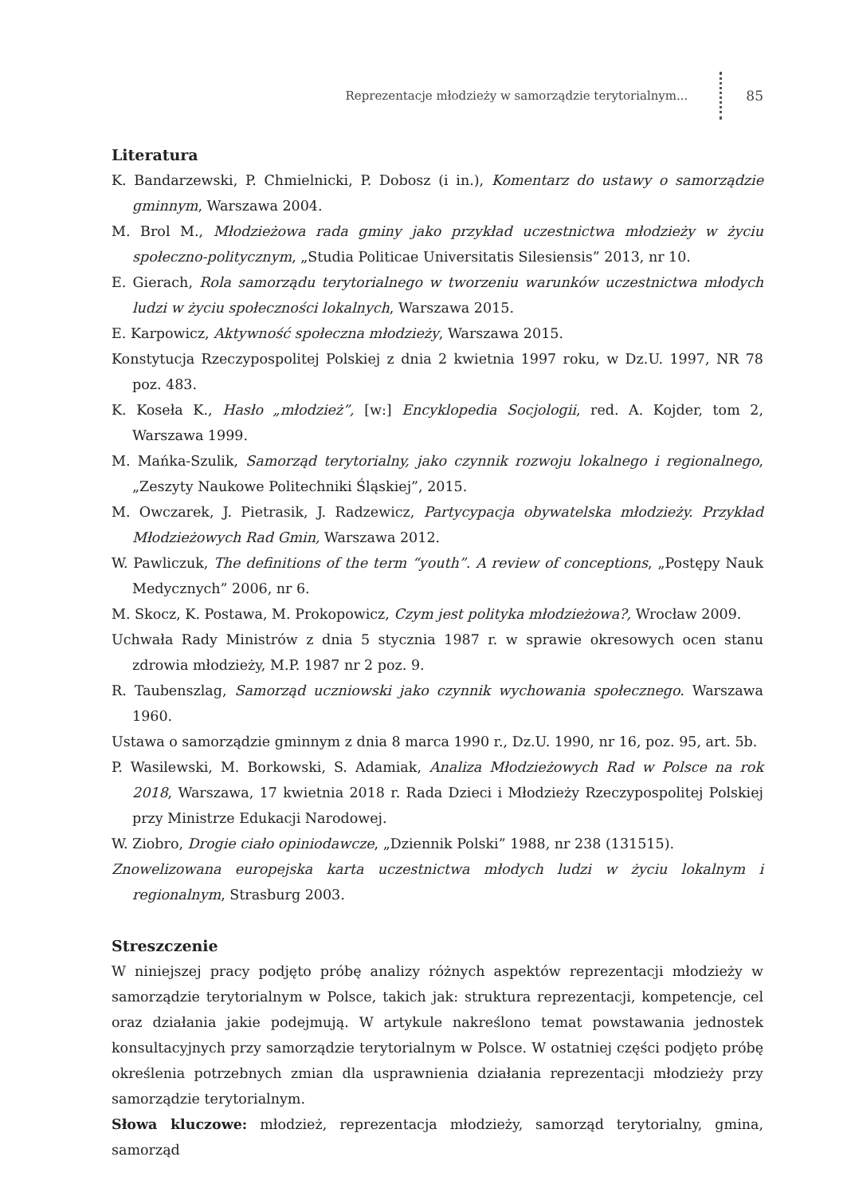Reprezentacje młodzieży w samorządzie terytorialnym... 85
Literatura
K. Bandarzewski, P. Chmielnicki, P. Dobosz (i in.), Komentarz do ustawy o samorządzie gminnym, Warszawa 2004.
M. Brol M., Młodzieżowa rada gminy jako przykład uczestnictwa młodzieży w życiu społeczno-politycznym, „Studia Politicae Universitatis Silesiensis” 2013, nr 10.
E. Gierach, Rola samorządu terytorialnego w tworzeniu warunków uczestnictwa młodych ludzi w życiu społeczności lokalnych, Warszawa 2015.
E. Karpowicz, Aktywność społeczna młodzieży, Warszawa 2015.
Konstytucja Rzeczypospolitej Polskiej z dnia 2 kwietnia 1997 roku, w Dz.U. 1997, NR 78 poz. 483.
K. Koseła K., Hasło „młodzież”, [w:] Encyklopedia Socjologii, red. A. Kojder, tom 2, Warszawa 1999.
M. Mańka-Szulik, Samorząd terytorialny, jako czynnik rozwoju lokalnego i regionalnego, „Zeszyty Naukowe Politechniki Śląskiej”, 2015.
M. Owczarek, J. Pietrasik, J. Radzewicz, Partycypacja obywatelska młodzieży. Przykład Młodzieżowych Rad Gmin, Warszawa 2012.
W. Pawliczuk, The definitions of the term “youth”. A review of conceptions, „Postępy Nauk Medycznych” 2006, nr 6.
M. Skocz, K. Postawa, M. Prokopowicz, Czym jest polityka młodzieżowa?, Wrocław 2009.
Uchwała Rady Ministrów z dnia 5 stycznia 1987 r. w sprawie okresowych ocen stanu zdrowia młodzieży, M.P. 1987 nr 2 poz. 9.
R. Taubenszlag, Samorząd uczniowski jako czynnik wychowania społecznego. Warszawa 1960.
Ustawa o samorządzie gminnym z dnia 8 marca 1990 r., Dz.U. 1990, nr 16, poz. 95, art. 5b.
P. Wasilewski, M. Borkowski, S. Adamiak, Analiza Młodzieżowych Rad w Polsce na rok 2018, Warszawa, 17 kwietnia 2018 r. Rada Dzieci i Młodzieży Rzeczypospolitej Polskiej przy Ministrze Edukacji Narodowej.
W. Ziobro, Drogie ciało opiniodawcze, „Dziennik Polski” 1988, nr 238 (131515).
Znowelizowana europejska karta uczestnictwa młodych ludzi w życiu lokalnym i regionalnym, Strasburg 2003.
Streszczenie
W niniejszej pracy podjęto próbę analizy różnych aspektów reprezentacji młodzieży w samorządzie terytorialnym w Polsce, takich jak: struktura reprezentacji, kompetencje, cel oraz działania jakie podejmują. W artykule nakreślono temat powstawania jednostek konsultacyjnych przy samorządzie terytorialnym w Polsce. W ostatniej części podjęto próbę określenia potrzebnych zmian dla usprawnienia działania reprezentacji młodzieży przy samorządzie terytorialnym.
Słowa kluczowe: młodzież, reprezentacja młodzieży, samorząd terytorialny, gmina, samorząd